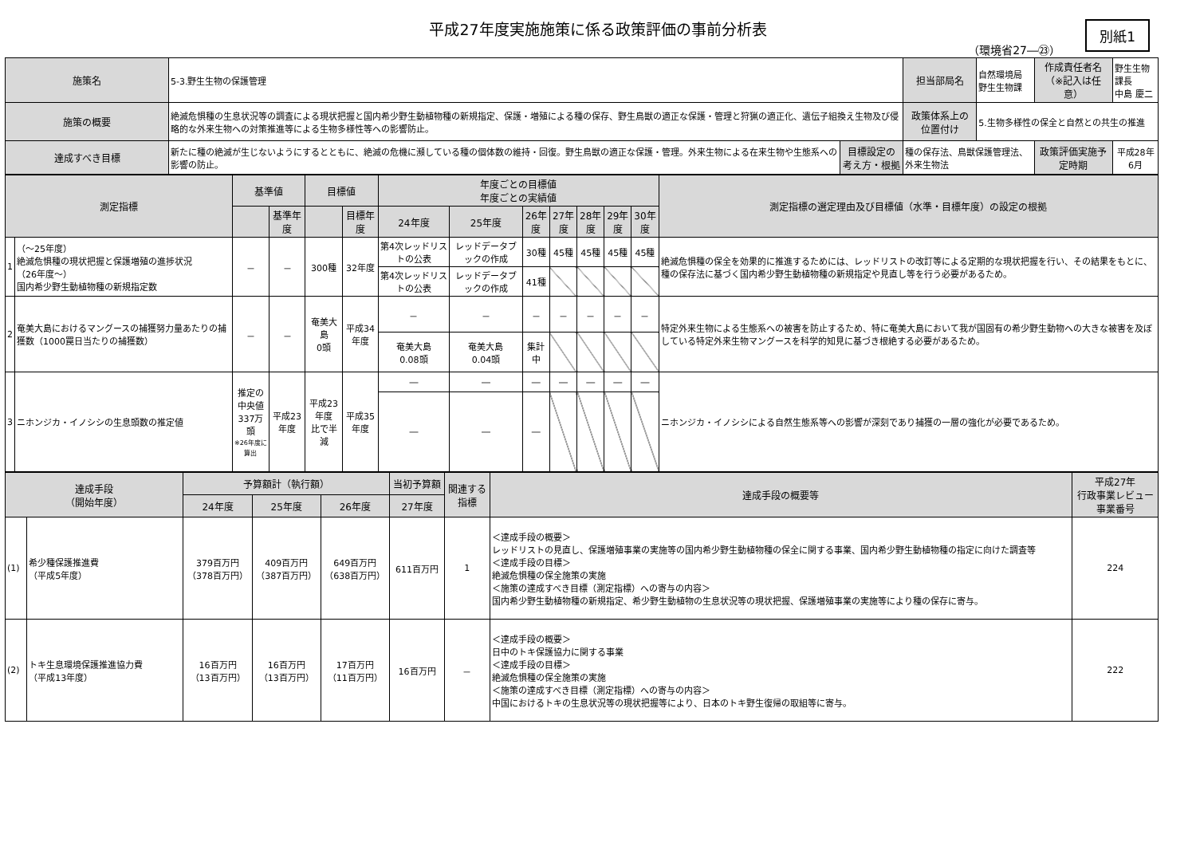平成27年度実施施策に係る政策評価の事前分析表
（環境省27―㉓）
別紙1
| 施策名 | 5-3.野生生物の保護管理 | | 担当部局名 | 自然環境局 野生生物課 | 作成責任者名 （※記入は任意） | 野生生物課長 中島 慶二 |
| 施策の概要 | 絶滅危惧種の生息状況等の調査による現状把握と国内希少野生動植物種の新規指定、保護・増殖による種の保存、野生鳥獣の適正な保護・管理と狩猟の適正化、遺伝子組換え生物及び侵略的な外来生物への対策推進等による生物多様性等への影響防止。 | | 政策体系上の 位置付け | 5.生物多様性の保全と自然との共生の推進 | | |
| 達成すべき目標 | 新たに種の絶滅が生じないようにするとともに、絶滅の危機に瀕している種の個体数の維持・回復。野生鳥獣の適正な保護・管理。外来生物による在来生物や生態系への影響の防止。 | 目標設定の 考え方・根拠 | 種の保存法、鳥獣保護管理法、外来生物法 | | 政策評価実施予定時期 | 平成28年6月 |
| 測定指標 | | 基準値 | | 目標値 | | 年度ごとの目標値 年度ごとの実績値 | | | | | | | 測定指標の選定理由及び目標値（水準・目標年度）の設定の根拠 |
| --- | --- | --- | --- | --- | --- | --- | --- | --- | --- | --- | --- | --- | --- |
| | | | 基準年度 | | 目標年度 | 24年度 | 25年度 | 26年度 | 27年度 | 28年度 | 29年度 | 30年度 | |
| 1 | （～25年度） 絶滅危惧種の現状把握と保護増殖の進捗状況 （26年度～） 国内希少野生動植物種の新規指定数 | － | － | 300種 | 32年度 | 第4次レッドリストの公表 | レッドデータブックの作成 | 30種 | 45種 | 45種 | 45種 | 45種 | 絶滅危惧種の保全を効果的に推進するためには、レッドリストの改訂等による定期的な現状把握を行い、その結果をもとに、種の保存法に基づく国内希少野生動植物種の新規指定や見直し等を行う必要があるため。 |
| | | | | | | 第4次レッドリストの公表 | レッドデータブックの作成 | 41種 | | | | | |
| 2 | 奄美大島におけるマングースの捕獲努力量あたりの捕獲数（1000罠日当たりの捕獲数） | － | － | 奄美大島 0頭 | 平成34年度 | － | － | － | － | － | － | － | 特定外来生物による生態系への被害を防止するため、特に奄美大島において我が国固有の希少野生動物への大きな被害を及ぼしている特定外来生物マングースを科学的知見に基づき根絶する必要があるため。 |
| | | | | | | 奄美大島 0.08頭 | 奄美大島 0.04頭 | 集計中 | | | | | |
| 3 | ニホンジカ・イノシシの生息頭数の推定値 | 推定の 中央値 337万頭 ※26年度に算出 | 平成23年度 | 平成23年度 比で半減 | 平成35年度 | ― | ― | ― | ― | ― | ― | ― | ニホンジカ・イノシシによる自然生態系等への影響が深刻であり捕獲の一層の強化が必要であるため。 |
| | | | | | | ― | ― | ― | | | | | |
| 達成手段 （開始年度） | | 予算額計（執行額） | | | 当初予算額 | 関連する 指標 | 達成手段の概要等 | 平成27年 行政事業レビュー 事業番号 |
| --- | --- | --- | --- | --- | --- | --- | --- | --- |
| | | 24年度 | 25年度 | 26年度 | 27年度 | | | |
| (1) | 希少種保護推進費 （平成5年度） | 379百万円 （378百万円） | 409百万円 （387百万円） | 649百万円 （638百万円） | 611百万円 | 1 | ＜達成手段の概要＞ レッドリストの見直し、保護増殖事業の実施等の国内希少野生動植物種の保全に関する事業、国内希少野生動植物種の指定に向けた調査等 ＜達成手段の目標＞ 絶滅危惧種の保全施策の実施 ＜施策の達成すべき目標（測定指標）への寄与の内容＞ 国内希少野生動植物種の新規指定、希少野生動植物の生息状況等の現状把握、保護増殖事業の実施等により種の保存に寄与。 | 224 |
| (2) | トキ生息環境保護推進協力費 （平成13年度） | 16百万円 （13百万円） | 16百万円 （13百万円） | 17百万円 （11百万円） | 16百万円 | － | ＜達成手段の概要＞ 日中のトキ保護協力に関する事業 ＜達成手段の目標＞ 絶滅危惧種の保全施策の実施 ＜施策の達成すべき目標（測定指標）への寄与の内容＞ 中国におけるトキの生息状況等の現状把握等により、日本のトキ野生復帰の取組等に寄与。 | 222 |